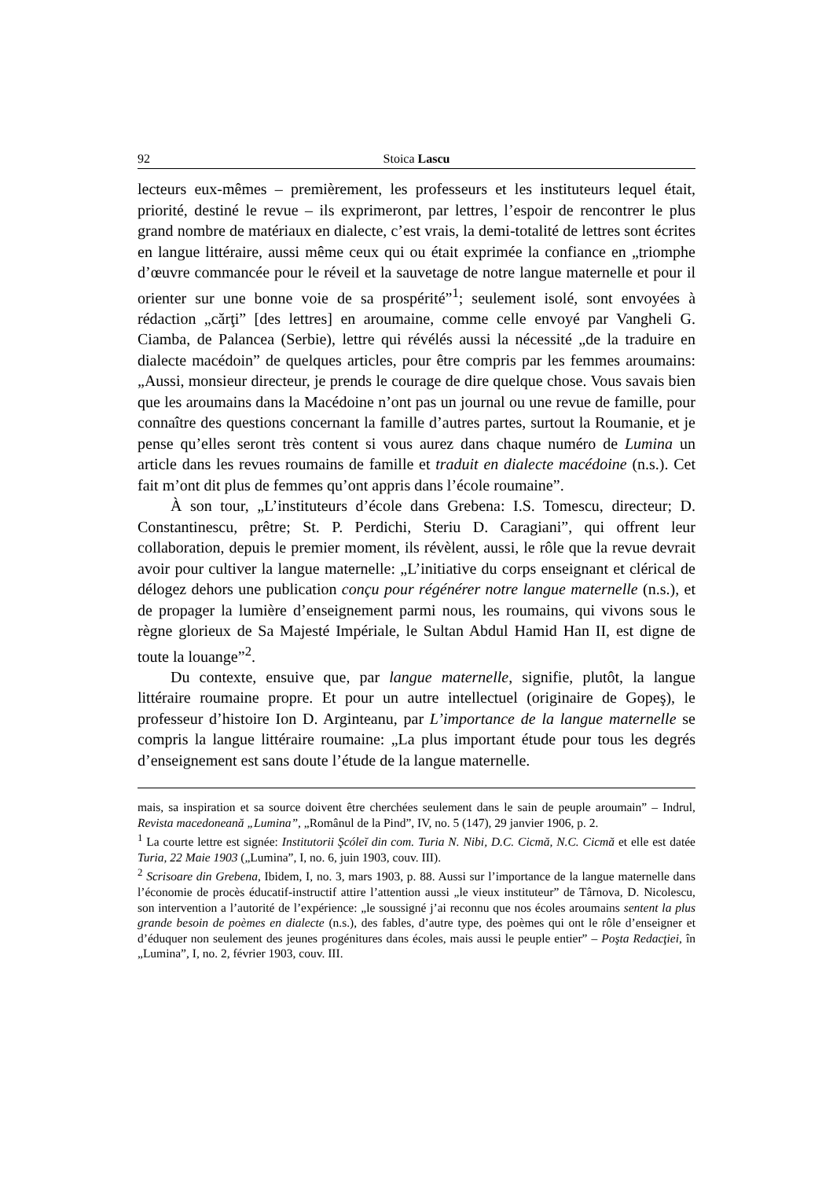92 Stoica Lascu
lecteurs eux-mêmes – premièrement, les professeurs et les instituteurs lequel était, priorité, destiné le revue – ils exprimeront, par lettres, l’espoir de rencontrer le plus grand nombre de matériaux en dialecte, c’est vrais, la demi-totalité de lettres sont écrites en langue littéraire, aussi même ceux qui ou était exprimée la confiance en „triomphe d’œuvre commancée pour le réveil et la sauvetage de notre langue maternelle et pour il orienter sur une bonne voie de sa prospérité”<sup>1</sup>; seulement isolé, sont envoyées à rédaction „cărţi” [des lettres] en aroumaine, comme celle envoyé par Vangheli G. Ciamba, de Palancea (Serbie), lettre qui révélés aussi la nécessité „de la traduire en dialecte macédoin” de quelques articles, pour être compris par les femmes aroumains: „Aussi, monsieur directeur, je prends le courage de dire quelque chose. Vous savais bien que les aroumains dans la Macédoine n’ont pas un journal ou une revue de famille, pour connaître des questions concernant la famille d’autres partes, surtout la Roumanie, et je pense qu’elles seront très content si vous aurez dans chaque numéro de Lumina un article dans les revues roumains de famille et traduit en dialecte macédoine (n.s.). Cet fait m’ont dit plus de femmes qu’ont appris dans l’école roumaine”.
À son tour, „L’instituteurs d’école dans Grebena: I.S. Tomescu, directeur; D. Constantinescu, prêtre; St. P. Perdichi, Steriu D. Caragiani”, qui offrent leur collaboration, depuis le premier moment, ils révèlent, aussi, le rôle que la revue devrait avoir pour cultiver la langue maternelle: „L’initiative du corps enseignant et clérical de délogez dehors une publication conçu pour régénérer notre langue maternelle (n.s.), et de propager la lumière d’enseignement parmi nous, les roumains, qui vivons sous le règne glorieux de Sa Majesté Impériale, le Sultan Abdul Hamid Han II, est digne de toute la louange”<sup>2</sup>.
Du contexte, ensuive que, par langue maternelle, signifie, plutôt, la langue littéraire roumaine propre. Et pour un autre intellectuel (originaire de Gopeş), le professeur d’histoire Ion D. Arginteanu, par L’importance de la langue maternelle se compris la langue littéraire roumaine: „La plus important étude pour tous les degrés d’enseignement est sans doute l’étude de la langue maternelle.
mais, sa inspiration et sa source doivent être cherchées seulement dans le sain de peuple aroumain” – Indrul, Revista macedoneană „Lumina”, „Românul de la Pind”, IV, no. 5 (147), 29 janvier 1906, p. 2.
<sup>1</sup> La courte lettre est signée: Institutorii Şcóleĭ din com. Turia N. Nibi, D.C. Cicmă, N.C. Cicmă et elle est datée Turia, 22 Maie 1903 („Lumina”, I, no. 6, juin 1903, couv. III).
<sup>2</sup> Scrisoare din Grebena, Ibidem, I, no. 3, mars 1903, p. 88. Aussi sur l’importance de la langue maternelle dans l’économie de procès éducatif-instructif attire l’attention aussi „le vieux instituteur” de Târnova, D. Nicolescu, son intervention a l’autorité de l’expérience: „le soussigné j’ai reconnu que nos écoles aroumains sentent la plus grande besoin de poèmes en dialecte (n.s.), des fables, d’autre type, des poèmes qui ont le rôle d’enseigner et d’éduquer non seulement des jeunes progénitures dans écoles, mais aussi le peuple entier” – Poşta Redacţiei, în „Lumina”, I, no. 2, février 1903, couv. III.